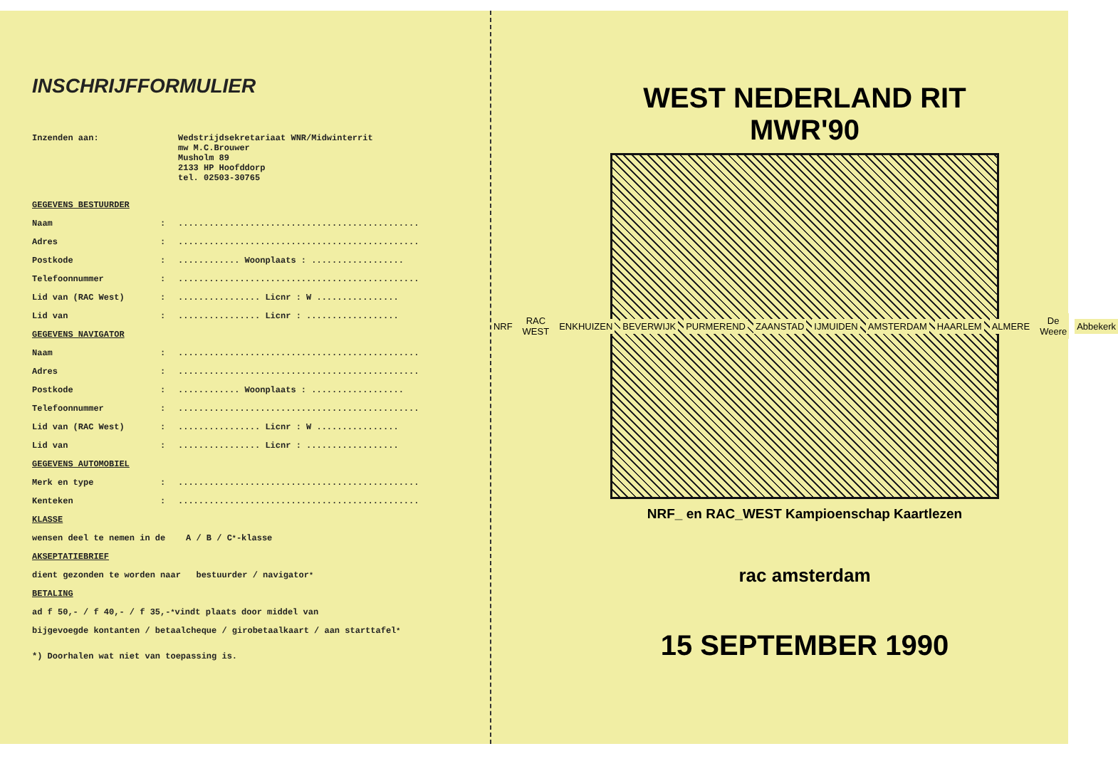INSCHRIJFFORMULIER
Inzenden aan: Wedstrijdsekretariaat WNR/Midwinterrit
mw M.C.Brouwer
Musholm 89
2133 HP Hoofddorp
tel. 02503-30765
GEGEVENS BESTUURDER
Naam:...............................................
Adres:...............................................
Postkode:............ Woonplaats : ..................
Telefoonnummer:...............................................
Lid van (RAC West):................ Licnr : W ................
Lid van:................ Licnr : ..................
GEGEVENS NAVIGATOR
Naam:...............................................
Adres:...............................................
Postkode:............ Woonplaats : ..................
Telefoonnummer:...............................................
Lid van (RAC West):................ Licnr : W ................
Lid van:................ Licnr : ..................
GEGEVENS AUTOMOBIEL
Merk en type:...............................................
Kenteken:...............................................
KLASSE
wensen deel te nemen in de A / B / C<sup>*</sup> -klasse
AKSEPTATIEBRIEF
dient gezonden te worden naar bestuurder / navigator<sup>*</sup>
BETALING
ad f 50,- / f 40,- / f 35,-<sup>*</sup> vindt plaats door middel van
bijgevoegde kontanten / betaalcheque / girobetaalkaart / aan starttafel<sup>*</sup>
*) Doorhalen wat niet van toepassing is.
WEST NEDERLAND RIT
MWR'90
NRF RAC WEST ENKHUIZEN BEVERWIJK PURMEREND ZAANSTAD IJMUIDEN AMSTERDAM HAARLEM ALMERE De Weere Abbekerk
NRF_ en RAC_WEST Kampioenschap Kaartlezen
rac amsterdam
15 SEPTEMBER 1990